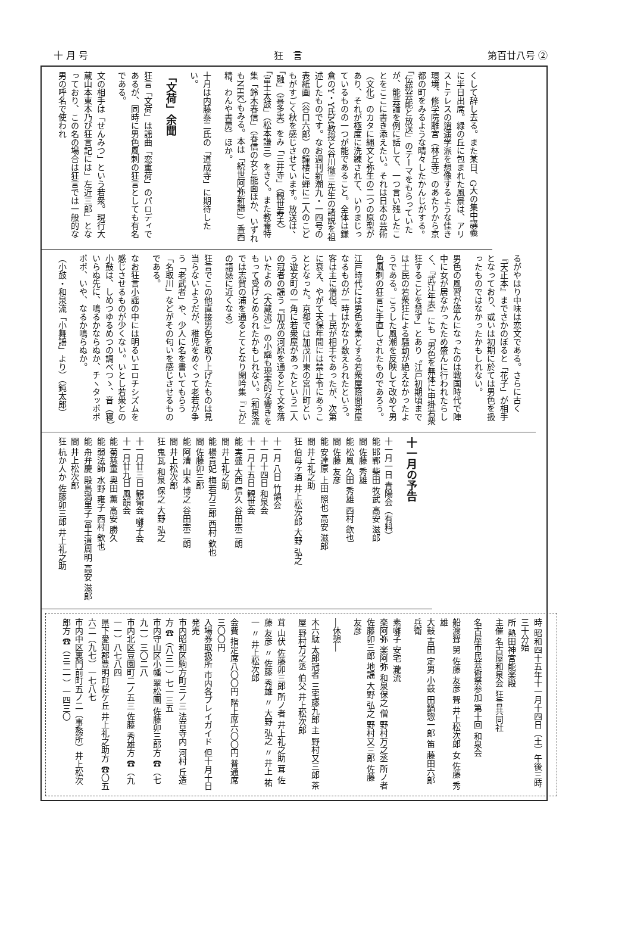十 月 号 狂　言 第百廿八号 ②
くして辞し去る。また某日、G大の集中講義に半日出席。緑の丘に包まれた風景は、アリストテレスの逍遥学派を想像するような佳き環境、修学院離宮（林丘寺）のあたりから京都の町をみるような晴々したかんじがする。「伝統芸能と放送」のテーマをもらっていたが、能芸論を例に話して、一つ言い残したことをここに書き添えたい。それは日本の芸術（文化）のカタに縄文と弥生の二つの原型があり、それが極度に洗練されて、いりまじっているものの一つが能であること。全体は鎌倉のY・Y氏M教授と谷川徹三先生の諸説を祖述したものです。なお週刊新潮九・一四号の表紙画（谷口六郎）の鐘楼に蝉に二人のこどもがすごく秋を感じさせています。放送は、「融」（喜多実）をみ「三井寺」（観世寿夫）「富士太鼓」（松本謙三）をきく。また教養特集「鈴木春信」（春信の女と能面ほか、いずれもNHK）もみる。本は「続世阿弥新譜」）香西精、わんや書房）ほか。
十月は内藤泰二氏の「道成寺」に期待したい。
「文荷」余聞
狂言「文荷」は謡曲「恋重荷」のパロディであるが、同時に男色風刺の狂言としても有名である。
文の相手は「せんみつ」という若衆。現行大蔵山本東本乃び狂言記には」左近三郎」となっており、この名の場合は狂言では一般的な男の呼名で使われ
るがやはり中味は恋文である。さらに古く『天正本』までさかのぼると「花子」が相手となっており、或いは初期に於ては男色を扱ったものではなかったかもしれない。
男色の風習が盛んになったのは戦国時代で陣中に女が居なかったため盛んに行われたらしく、『武江年表』にも「男色を無体に申掛若衆狂することを禁ず」とあり〝江戸初期頃までは士民の若衆狂による騒動が絶えなかったようである。こうした風潮を反映して改めて男色風刺の狂言に手直しされたものであろう。
江戸時代には男色を業とする若衆屋蔭間茶屋なるものが一時はかなり数えられたという。客は主に僧侶、士民が相手であったが、次第に衰え、やがて天保年間には禁止令にあうこととなった。京都では加茂川東の宮川町という遊女町の一角に若衆屋があったという二人の冠者の謡う『加茂の河原を通るとて文を落いたよの（大蔵流）』の小謡も現実的な響きをもって受けとめられたかもしれない。（和泉流では志賀の浦を通るとてとなり閑吟集『こが』の語感に近くなる）
狂言でこの他直接男色を取り上げたものは見当らないようだが、稚児をめぐって老若が争う「老武者」や、少人に名を書いてもらう「名取川」などがその匂いを感じさせるものである。
なお狂言小謡の中には明るいエロチシズムを感じさせるものが少くない。いとし若衆との小鼓は、しめつゆるめつの調べつゝ、音（寝）いらぬ先に、鳴るかならぬか、チヽタッポポポポ、いや、なるか鳴らぬか。
（小鼓・和泉流「小舞謡」より）（鈍太郎）
十一月の予告
十一月一日 青陽会（有料）
能 邯鄲 柴田 牧武 高安 滋郎
間 佐藤 秀雄
能 松風 久田 秀雄 西村 欽也
間 佐藤 友彦
能 安達原 上田 照也 高安 滋郎
間 井上礼之助
狂 伯母ヶ酒 井上松次郎 大野 弘之
十一月 八日 竹韻会
十一月十四日 和泉会
十一月十五日 観世会
能 実盛 大西 信久 谷田宗二朗
間 井上礼之助
能 楊貴妃 梅若万三郎 西村 欽也
間 佐藤卯三郎
能 阿漕 山本 博之 谷田宗二朗
間 井上松次郎
狂 鬼瓦 和泉 保之 大野 弘之
十一月廿三日 観衛会 囃子会
十一月廿九日 風韻会
能 菊慈童 奥田 薫 高安 勝久
能 弱法師 水野 雍子 西村 欽也
能 舟弁慶 殿島満里子 冨士道周明 高安 滋郎
間 井上松次郎
狂 杭か人か 佐藤卯三郎 井上礼之助
時 昭和四十五年十一月十四日（土）午後三時三十分始
所 熱田神宮能楽殿
主催 名古屋和泉会 狂言共同社
名古屋市民芸術祭参加 第十回 和泉会
船渡聟 舅 佐藤 友彦 聟 井上松次郎 女 佐藤 秀雄
大鼓 吉田 定男 小鼓 田鍋惣一郎 笛 藤田六郎兵衛
素囃子 安宅 瀧流
楽阿弥 楽阿弥 和泉保之 僧 野村万之丞 所ノ者 佐藤卯三郎 地謡 大野 弘之 野村又三郎 佐藤 友彦
―休憩―
木六駄 太郎冠者 三宅藤九郎 主 野村又三郎 茶屋 野村万之丞 伯父 井上松次郎
茸 山伏 佐藤卯三郎 所ノ者 井上礼之助 茸 佐藤 友彦 〃 佐藤 秀雄 〃 大野 弘之 〃 井上 祐一 〃 井上松次郎
会費 指定席八〇〇円 階上席六〇〇円 普通席三〇〇円
入場券取扱所 市内各プレイガイド 但十月十日発売
市内昭和区駒方町三ノ三 法音寺内 河村 丘造方 ☎（八三一）七一三五
市内守山区小幡 翠松園 佐藤卯三郎方 ☎（七九一）三〇二八
市内北区豆園町二ノ五三 佐藤 秀雄方 ☎（九一一）八七八四
県下愛知郡豊明町桜ケ丘 井上礼之助方 ☎〇五六二（九七）一七八七
市内中区裏門前町五ノ二（事務所）井上松次郎方 ☎（三二一）一四三〇